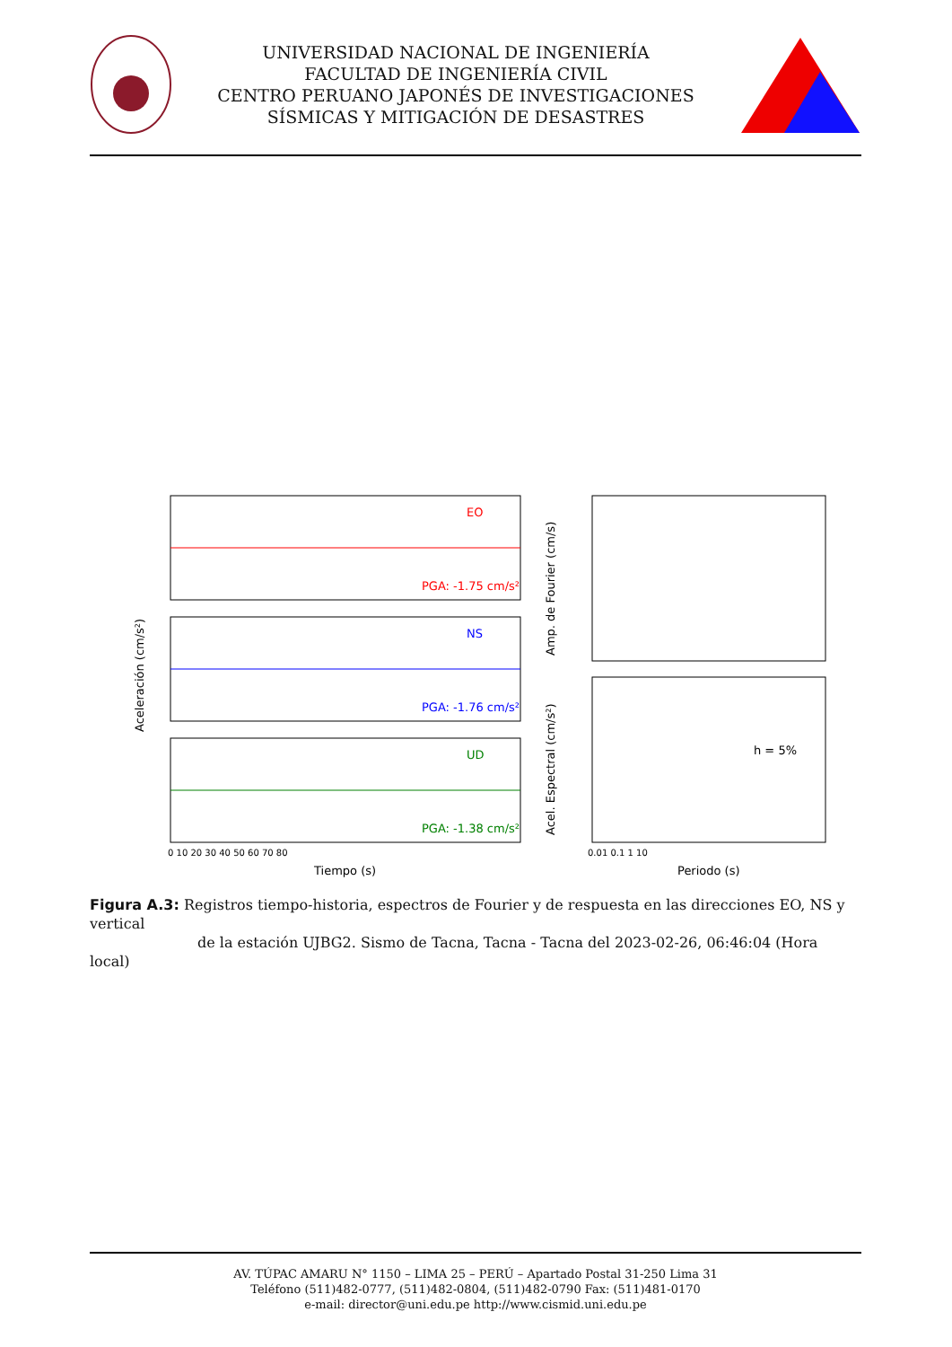UNIVERSIDAD NACIONAL DE INGENIERÍA
FACULTAD DE INGENIERÍA CIVIL
CENTRO PERUANO JAPONÉS DE INVESTIGACIONES
SÍSMICAS Y MITIGACIÓN DE DESASTRES
Aceleración (cm/s²)
EO
PGA: -1.75 cm/s²
NS
PGA: -1.76 cm/s²
UD
PGA: -1.38 cm/s²
0 10 20 30 40 50 60 70 80
Tiempo (s)
Amp. de Fourier (cm/s)
Acel. Espectral (cm/s²)
h = 5%
0.01 0.1 1 10
Periodo (s)
Figura A.3: Registros tiempo-historia, espectros de Fourier y de respuesta en las direcciones EO, NS y vertical
de la estación UJBG2. Sismo de Tacna, Tacna - Tacna del 2023-02-26, 06:46:04 (Hora local)
AV. TÚPAC AMARU N° 1150 – LIMA 25 – PERÚ – Apartado Postal 31-250 Lima 31
Teléfono (511)482-0777, (511)482-0804, (511)482-0790 Fax: (511)481-0170
e-mail: director@uni.edu.pe http://www.cismid.uni.edu.pe